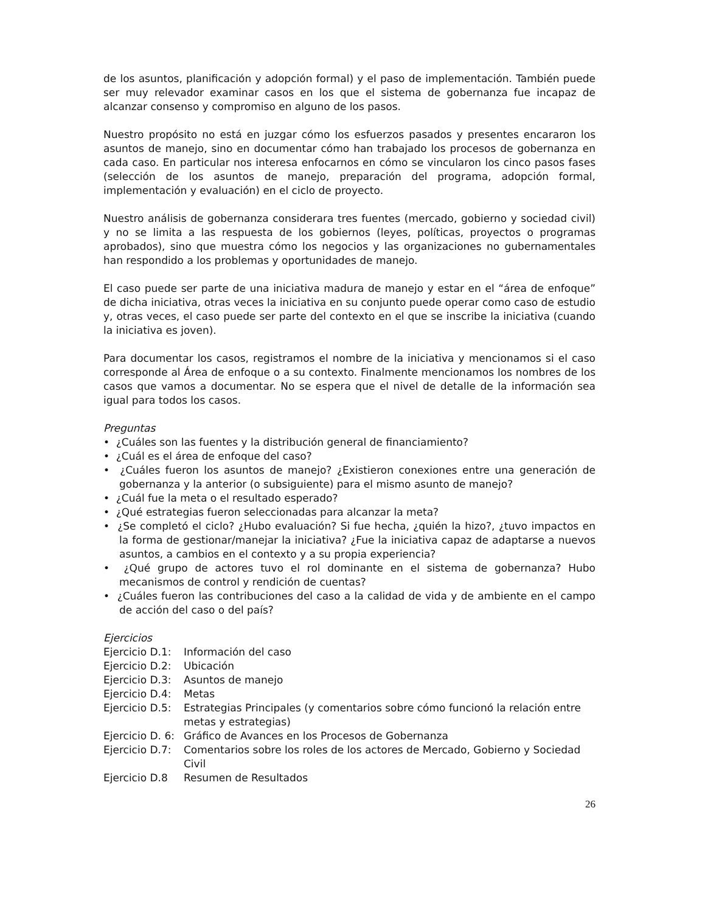de los asuntos, planificación y adopción formal) y el paso de implementación. También puede ser muy relevador examinar casos en los que el sistema de gobernanza fue incapaz de alcanzar consenso y compromiso en alguno de los pasos.
Nuestro propósito no está en juzgar cómo los esfuerzos pasados y presentes encararon los asuntos de manejo, sino en documentar cómo han trabajado los procesos de gobernanza en cada caso. En particular nos interesa enfocarnos en cómo se vincularon los cinco pasos fases (selección de los asuntos de manejo, preparación del programa, adopción formal, implementación y evaluación) en el ciclo de proyecto.
Nuestro análisis de gobernanza considerara tres fuentes (mercado, gobierno y sociedad civil) y no se limita a las respuesta de los gobiernos (leyes, políticas, proyectos o programas aprobados), sino que muestra cómo los negocios y las organizaciones no gubernamentales han respondido a los problemas y oportunidades de manejo.
El caso puede ser parte de una iniciativa madura de manejo y estar en el “área de enfoque” de dicha iniciativa, otras veces la iniciativa en su conjunto puede operar como caso de estudio y, otras veces, el caso puede ser parte del contexto en el que se inscribe la iniciativa (cuando la iniciativa es joven).
Para documentar los casos, registramos el nombre de la iniciativa y mencionamos si el caso corresponde al Área de enfoque o a su contexto. Finalmente mencionamos los nombres de los casos que vamos a documentar. No se espera que el nivel de detalle de la información sea igual para todos los casos.
Preguntas
• ¿Cuáles son las fuentes y la distribución general de financiamiento?
• ¿Cuál es el área de enfoque del caso?
• ¿Cuáles fueron los asuntos de manejo? ¿Existieron conexiones entre una generación de gobernanza y la anterior (o subsiguiente) para el mismo asunto de manejo?
• ¿Cuál fue la meta o el resultado esperado?
• ¿Qué estrategias fueron seleccionadas para alcanzar la meta?
• ¿Se completó el ciclo? ¿Hubo evaluación? Si fue hecha, ¿quién la hizo?, ¿tuvo impactos en la forma de gestionar/manejar la iniciativa? ¿Fue la iniciativa capaz de adaptarse a nuevos asuntos, a cambios en el contexto y a su propia experiencia?
• ¿Qué grupo de actores tuvo el rol dominante en el sistema de gobernanza? Hubo mecanismos de control y rendición de cuentas?
• ¿Cuáles fueron las contribuciones del caso a la calidad de vida y de ambiente en el campo de acción del caso o del país?
Ejercicios
Ejercicio D.1: Información del caso
Ejercicio D.2: Ubicación
Ejercicio D.3: Asuntos de manejo
Ejercicio D.4: Metas
Ejercicio D.5: Estrategias Principales (y comentarios sobre cómo funcionó la relación entre metas y estrategias)
Ejercicio D. 6: Gráfico de Avances en los Procesos de Gobernanza
Ejercicio D.7: Comentarios sobre los roles de los actores de Mercado, Gobierno y Sociedad Civil
Ejercicio D.8 Resumen de Resultados
26